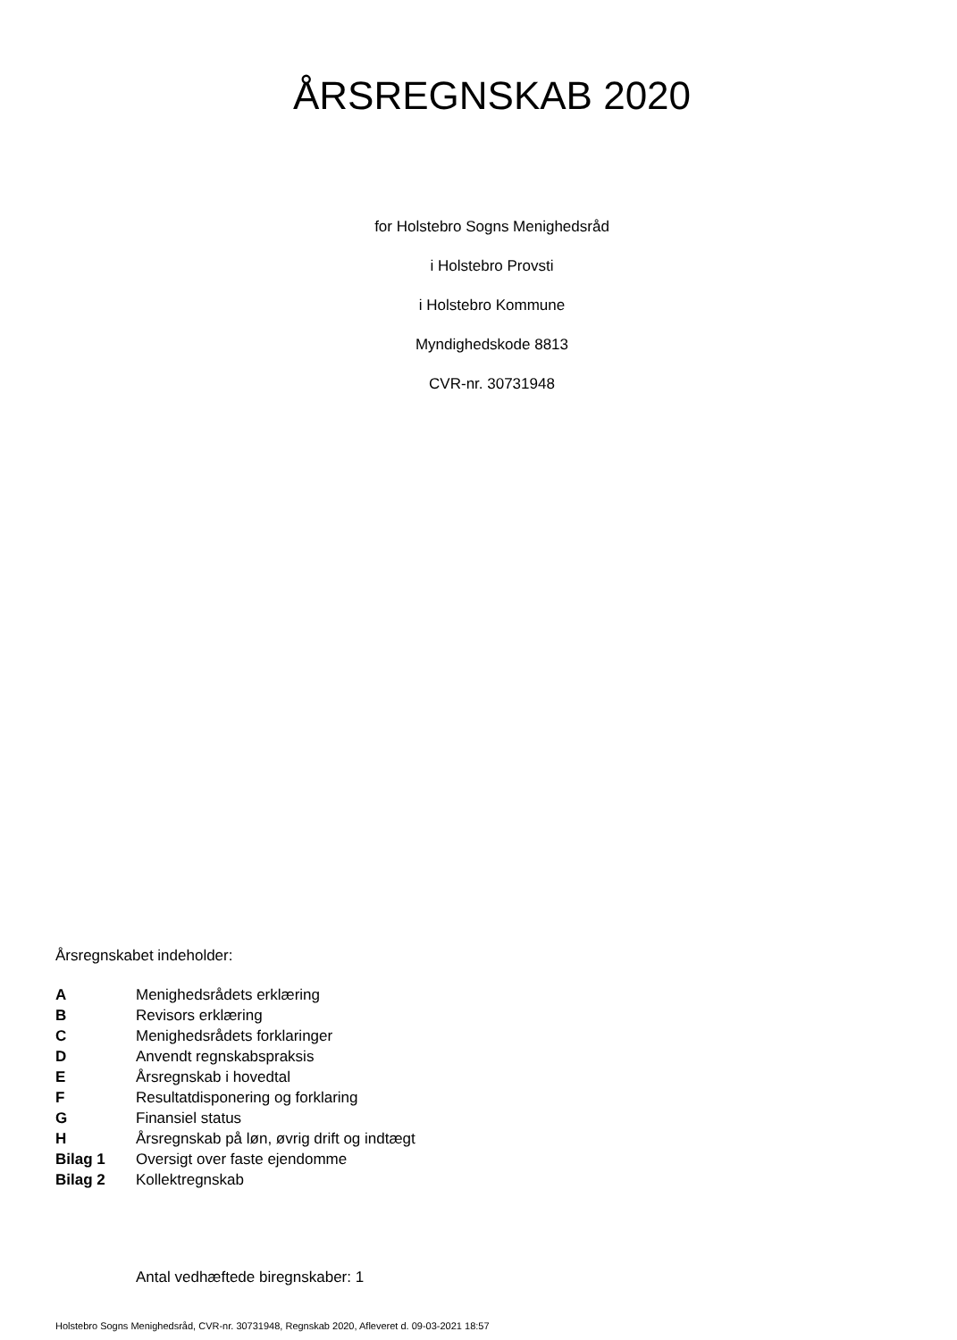ÅRSREGNSKAB 2020
for Holstebro Sogns Menighedsråd
i Holstebro Provsti
i Holstebro Kommune
Myndighedskode 8813
CVR-nr. 30731948
Årsregnskabet indeholder:
| A | Menighedsrådets erklæring |
| B | Revisors erklæring |
| C | Menighedsrådets forklaringer |
| D | Anvendt regnskabspraksis |
| E | Årsregnskab i hovedtal |
| F | Resultatdisponering og forklaring |
| G | Finansiel status |
| H | Årsregnskab på løn, øvrig drift og indtægt |
| Bilag 1 | Oversigt over faste ejendomme |
| Bilag 2 | Kollektregnskab |
Antal vedhæftede biregnskaber: 1
Holstebro Sogns Menighedsråd, CVR-nr. 30731948, Regnskab 2020, Afleveret d. 09-03-2021 18:57